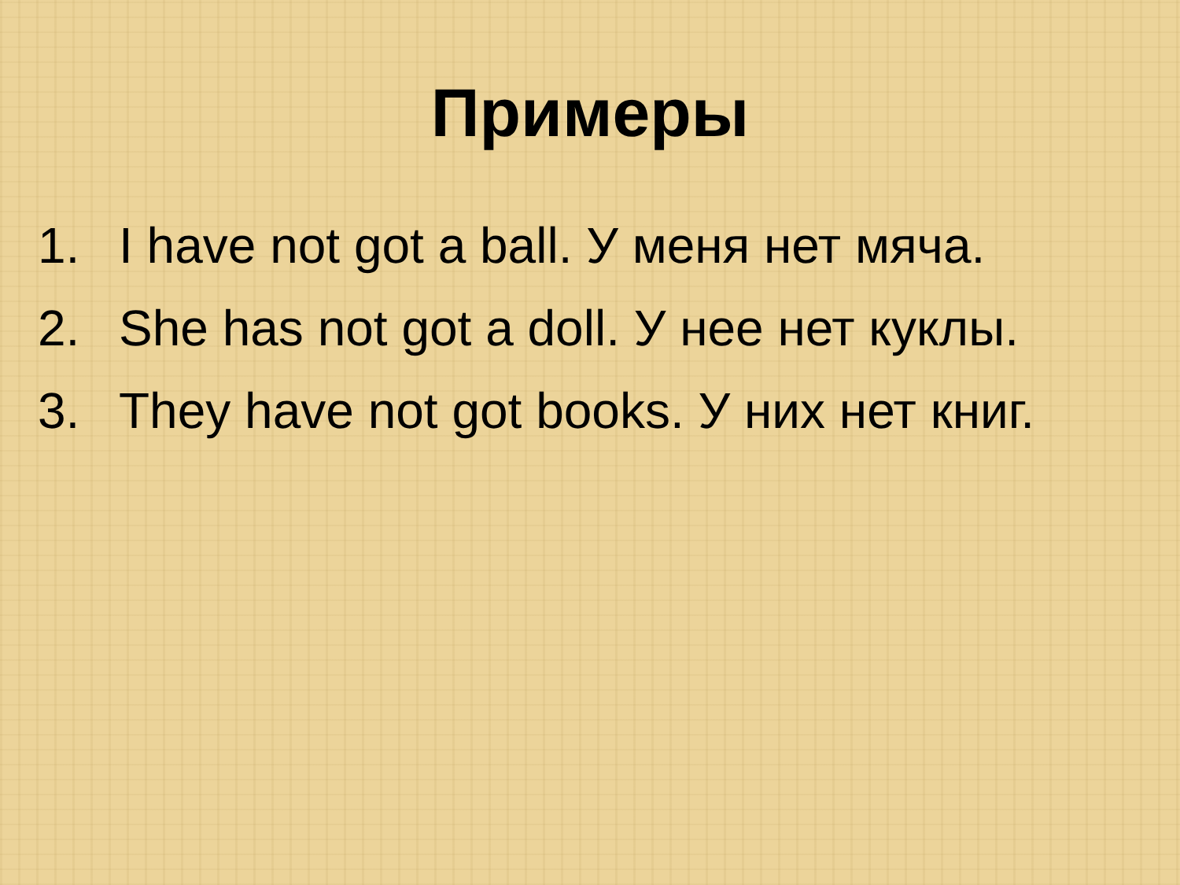Примеры
1. I have not got a ball. У меня нет мяча.
2. She has not got a doll. У нее нет куклы.
3. They have not got books. У них нет книг.